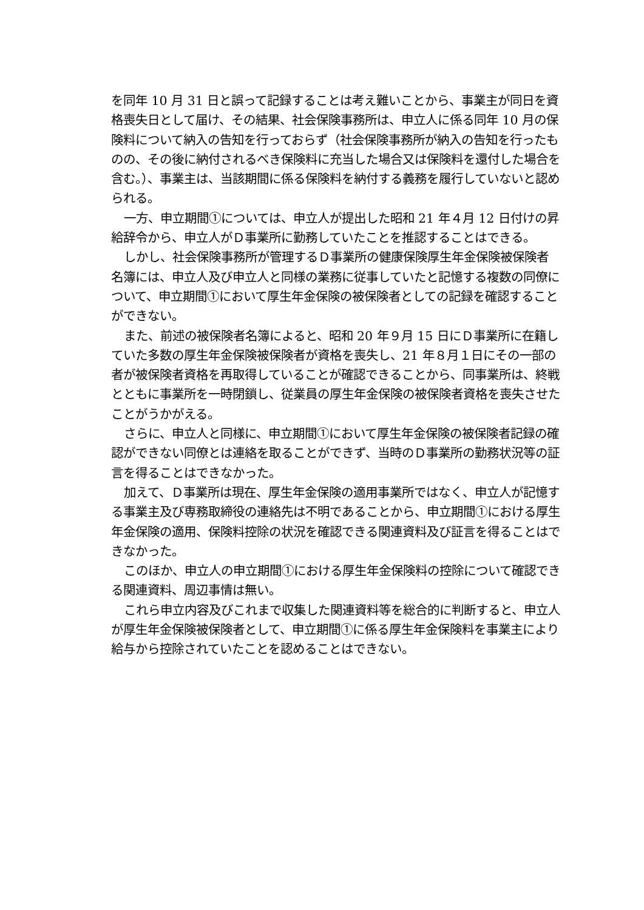を同年 10 月 31 日と誤って記録することは考え難いことから、事業主が同日を資格喪失日として届け、その結果、社会保険事務所は、申立人に係る同年 10 月の保険料について納入の告知を行っておらず（社会保険事務所が納入の告知を行ったものの、その後に納付されるべき保険料に充当した場合又は保険料を還付した場合を含む。）、事業主は、当該期間に係る保険料を納付する義務を履行していないと認められる。
一方、申立期間①については、申立人が提出した昭和 21 年４月 12 日付けの昇給辞令から、申立人がＤ事業所に勤務していたことを推認することはできる。
しかし、社会保険事務所が管理するＤ事業所の健康保険厚生年金保険被保険者名簿には、申立人及び申立人と同様の業務に従事していたと記憶する複数の同僚について、申立期間①において厚生年金保険の被保険者としての記録を確認することができない。
また、前述の被保険者名簿によると、昭和 20 年９月 15 日にＤ事業所に在籍していた多数の厚生年金保険被保険者が資格を喪失し、21 年８月１日にその一部の者が被保険者資格を再取得していることが確認できることから、同事業所は、終戦とともに事業所を一時閉鎖し、従業員の厚生年金保険の被保険者資格を喪失させたことがうかがえる。
さらに、申立人と同様に、申立期間①において厚生年金保険の被保険者記録の確認ができない同僚とは連絡を取ることができず、当時のＤ事業所の勤務状況等の証言を得ることはできなかった。
加えて、Ｄ事業所は現在、厚生年金保険の適用事業所ではなく、申立人が記憶する事業主及び専務取締役の連絡先は不明であることから、申立期間①における厚生年金保険の適用、保険料控除の状況を確認できる関連資料及び証言を得ることはできなかった。
このほか、申立人の申立期間①における厚生年金保険料の控除について確認できる関連資料、周辺事情は無い。
これら申立内容及びこれまで収集した関連資料等を総合的に判断すると、申立人が厚生年金保険被保険者として、申立期間①に係る厚生年金保険料を事業主により給与から控除されていたことを認めることはできない。